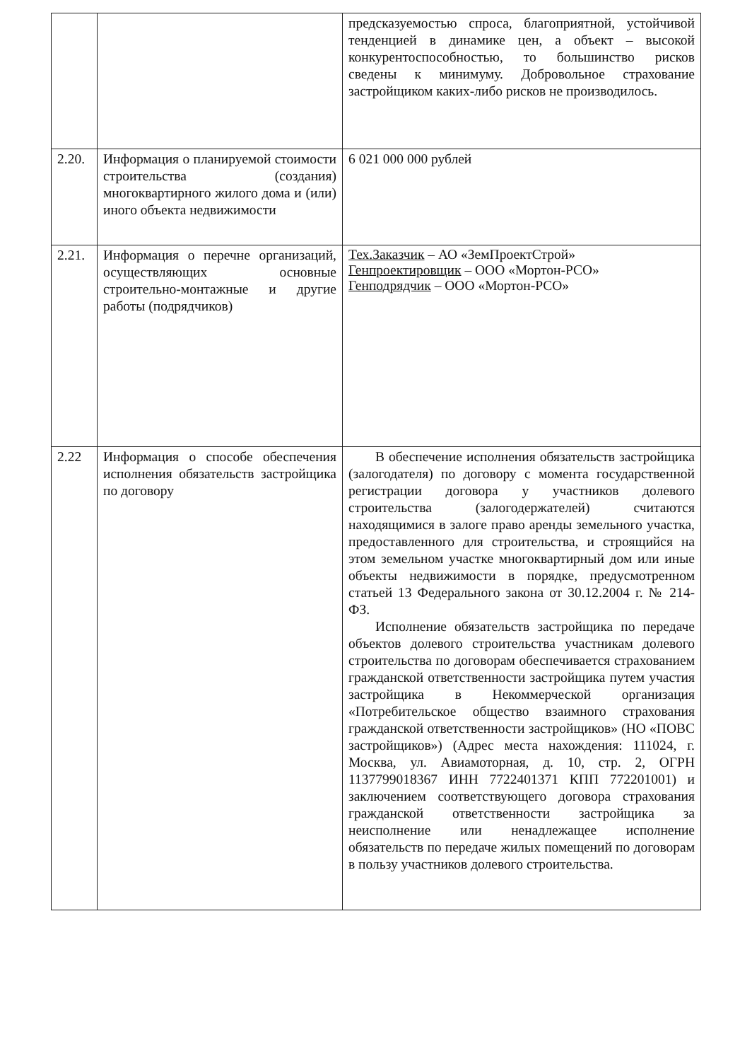| | | предсказуемостью спроса, благоприятной, устойчивой тенденцией в динамике цен, а объект – высокой конкурентоспособностью, то большинство рисков сведены к минимуму. Добровольное страхование застройщиком каких-либо рисков не производилось. |
| 2.20. | Информация о планируемой стоимости строительства (создания) многоквартирного жилого дома и (или) иного объекта недвижимости | 6 021 000 000 рублей |
| 2.21. | Информация о перечне организаций, осуществляющих основные строительно-монтажные и другие работы (подрядчиков) | Тех.Заказчик – АО «ЗемПроектСтрой» Генпроектировщик – ООО «Мортон-РСО» Генподрядчик – ООО «Мортон-РСО» |
| 2.22 | Информация о способе обеспечения исполнения обязательств застройщика по договору | В обеспечение исполнения обязательств застройщика (залогодателя) по договору с момента государственной регистрации договора у участников долевого строительства (залогодержателей) считаются находящимися в залоге право аренды земельного участка, предоставленного для строительства, и строящийся на этом земельном участке многоквартирный дом или иные объекты недвижимости в порядке, предусмотренном статьей 13 Федерального закона от 30.12.2004 г. № 214-ФЗ. Исполнение обязательств застройщика по передаче объектов долевого строительства участникам долевого строительства по договорам обеспечивается страхованием гражданской ответственности застройщика путем участия застройщика в Некоммерческой организация «Потребительское общество взаимного страхования гражданской ответственности застройщиков» (НО «ПОВС застройщиков») (Адрес места нахождения: 111024, г. Москва, ул. Авиамоторная, д. 10, стр. 2, ОГРН 1137799018367 ИНН 7722401371 КПП 772201001) и заключением соответствующего договора страхования гражданской ответственности застройщика за неисполнение или ненадлежащее исполнение обязательств по передаче жилых помещений по договорам в пользу участников долевого строительства. |